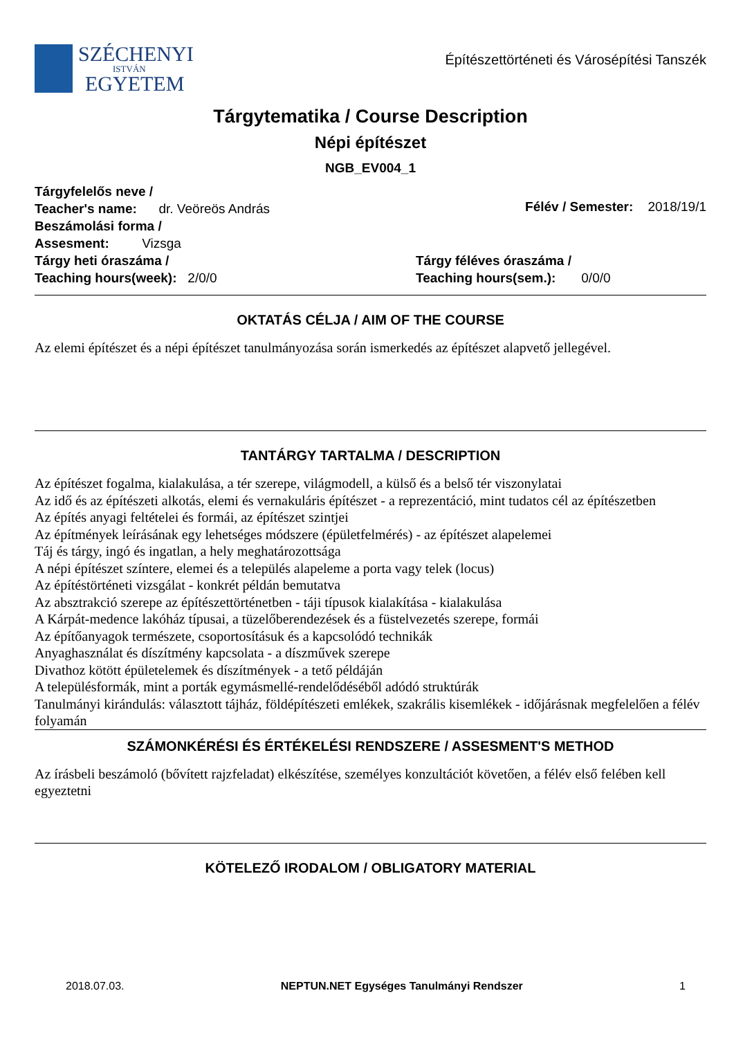SZÉCHENYI
ISTVÁN
EGYETEM
Építészettörténeti és Városépítési Tanszék
Tárgytematika / Course Description
Népi építészet
NGB_EV004_1
Tárgyfelelős neve /
Teacher's name: dr. Veöreös András
Félév / Semester: 2018/19/1
Beszámolási forma /
Assesment: Vizsga
Tárgy heti óraszáma /
Teaching hours(week): 2/0/0
Tárgy féléves óraszáma /
Teaching hours(sem.): 0/0/0
OKTATÁS CÉLJA / AIM OF THE COURSE
Az elemi építészet és a népi építészet tanulmányozása során ismerkedés az építészet alapvető jellegével.
TANTÁRGY TARTALMA / DESCRIPTION
Az építészet fogalma, kialakulása, a tér szerepe, világmodell, a külső és a belső tér viszonylatai
Az idő és az építészeti alkotás, elemi és vernakuláris építészet - a reprezentáció, mint tudatos cél az építészetben
Az építés anyagi feltételei és formái, az építészet szintjei
Az építmények leírásának egy lehetséges módszere (épületfelmérés) - az építészet alapelemei
Táj és tárgy, ingó és ingatlan, a hely meghatározottsága
A népi építészet színtere, elemei és a település alapeleme a porta vagy telek (locus)
Az építéstörténeti vizsgálat - konkrét példán bemutatva
Az absztrakció szerepe az építészettörténetben - táji típusok kialakítása - kialakulása
A Kárpát-medence lakóház típusai, a tüzelőberendezések és a füstelvezetés szerepe, formái
Az építőanyagok természete, csoportosításuk és a kapcsolódó technikák
Anyaghasználat és díszítmény kapcsolata - a díszművek szerepe
Divathoz kötött épületelemek és díszítmények - a tető példáján
A településformák, mint a porták egymásmellé-rendelődéséből adódó struktúrák
Tanulmányi kirándulás: választott tájház, földépítészeti emlékek, szakrális kisemlékek - időjárásnak megfelelően a félév folyamán
SZÁMONKÉRÉSI ÉS ÉRTÉKELÉSI RENDSZERE / ASSESMENT'S METHOD
Az írásbeli beszámoló (bővített rajzfeladat) elkészítése, személyes konzultációt követően, a félév első felében kell egyeztetni
KÖTELEZŐ IRODALOM / OBLIGATORY MATERIAL
2018.07.03. NEPTUN.NET Egységes Tanulmányi Rendszer 1